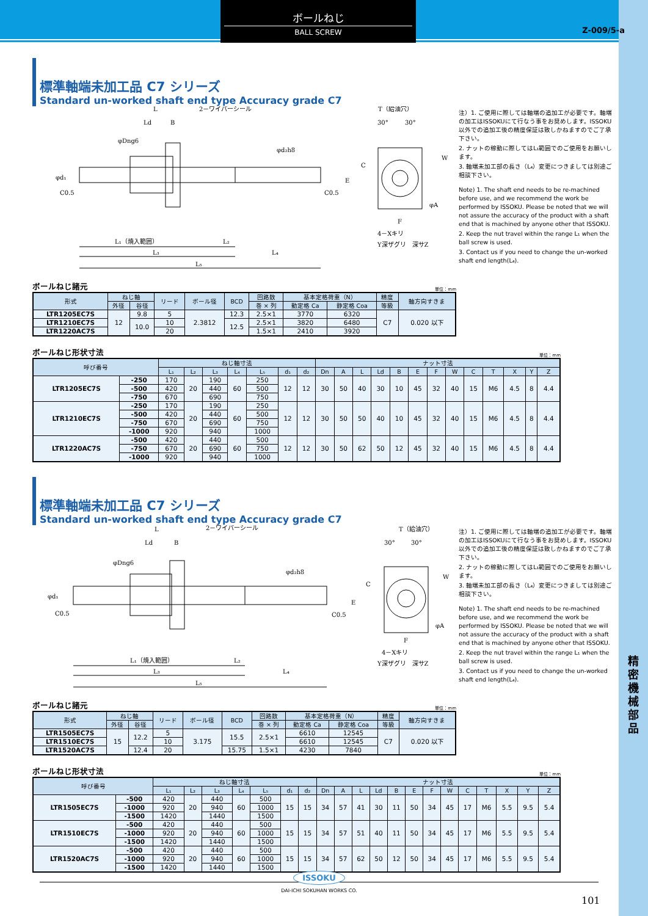精
密
機
械
部
品
ボールねじ
BALL SCREW
Z-009/5-a
標準軸端未加工品 C7 シリーズ
Standard un-worked shaft end type Accuracy grade C7
L
Ld
B
2－ワイパーシール
L₁（焼入範囲）
L₂
L₃
L₄
L₅
φDng6
φd₂h8
φd₁
C0.5
C0.5
T（給油穴）
30°
30°
C
W
E
F
4－Xキリ
Y深ザグリ　深サZ
φA
注）1. ご使用に際しては軸端の追加工が必要です。軸端の加工はISSOKUにて行なう事をお奨めします。ISSOKU以外での追加工後の精度保証は致しかねますのでご了承下さい。
2. ナットの稼動に際してはL₁範囲でのご使用をお願いします。
3. 軸端未加工部の長さ（L₄）変更につきましては別途ご相談下さい。
Note) 1. The shaft end needs to be re-machined before use, and we recommend the work be performed by ISSOKU. Please be noted that we will not assure the accuracy of the product with a shaft end that is machined by anyone other that ISSOKU.
2. Keep the nut travel within the range L₁ when the ball screw is used.
3. Contact us if you need to change the un-worked shaft end length(L₄).
ボールねじ諸元 単位：mm
| 形式 | ねじ軸 | | リード | ボール径 | BCD | 回路数 | 基本定格荷重（N） | | 精度 | 軸方向すきま |
| --- | --- | --- | --- | --- | --- | --- | --- | --- | --- | --- |
| | 外径 | 谷径 | | | | 巻 × 列 | 動定格 Ca | 静定格 Coa | 等級 | |
| LTR1205EC7S | 12 | 9.8 | 5 | 2.3812 | 12.3 | 2.5×1 | 3770 | 6320 | C7 | 0.020 以下 |
| LTR1210EC7S | | 10.0 | 10 | | 12.5 | 2.5×1 | 3820 | 6480 | | |
| LTR1220AC7S | | | 20 | | | 1.5×1 | 2410 | 3920 | | |
ボールねじ形状寸法 単位：mm
| 呼び番号 | | ねじ軸寸法 | | | | | | | ナット寸法 | | | | | | | | | | | | |
| --- | --- | --- | --- | --- | --- | --- | --- | --- | --- | --- | --- | --- | --- | --- | --- | --- | --- | --- | --- | --- | --- |
| | | L₁ | L₂ | L₃ | L₄ | L₅ | d₁ | d₂ | Dn | A | L | Ld | B | E | F | W | C | T | X | Y | Z |
| LTR1205EC7S | -250 | 170 | 20 | 190 | 60 | 250 | 12 | 12 | 30 | 50 | 40 | 30 | 10 | 45 | 32 | 40 | 15 | M6 | 4.5 | 8 | 4.4 |
| | -500 | 420 | | 440 | | 500 | | | | | | | | | | | | | | | |
| | -750 | 670 | | 690 | | 750 | | | | | | | | | | | | | | | |
| LTR1210EC7S | -250 | 170 | 20 | 190 | 60 | 250 | 12 | 12 | 30 | 50 | 50 | 40 | 10 | 45 | 32 | 40 | 15 | M6 | 4.5 | 8 | 4.4 |
| | -500 | 420 | | 440 | | 500 | | | | | | | | | | | | | | | |
| | -750 | 670 | | 690 | | 750 | | | | | | | | | | | | | | | |
| | -1000 | 920 | | 940 | | 1000 | | | | | | | | | | | | | | | |
| LTR1220AC7S | -500 | 420 | 20 | 440 | 60 | 500 | 12 | 12 | 30 | 50 | 62 | 50 | 12 | 45 | 32 | 40 | 15 | M6 | 4.5 | 8 | 4.4 |
| | -750 | 670 | | 690 | | 750 | | | | | | | | | | | | | | | |
| | -1000 | 920 | | 940 | | 1000 | | | | | | | | | | | | | | | |
標準軸端未加工品 C7 シリーズ
Standard un-worked shaft end type Accuracy grade C7
L
Ld
B
2－ワイパーシール
L₁（焼入範囲）
L₂
L₃
L₄
L₅
φDng6
φd₂h8
φd₁
C0.5
C0.5
T（給油穴）
30°
30°
C
W
E
F
4－Xキリ
Y深ザグリ　深サZ
φA
注）1. ご使用に際しては軸端の追加工が必要です。軸端の加工はISSOKUにて行なう事をお奨めします。ISSOKU以外での追加工後の精度保証は致しかねますのでご了承下さい。
2. ナットの稼動に際してはL₁範囲でのご使用をお願いします。
3. 軸端未加工部の長さ（L₄）変更につきましては別途ご相談下さい。
Note) 1. The shaft end needs to be re-machined before use, and we recommend the work be performed by ISSOKU. Please be noted that we will not assure the accuracy of the product with a shaft end that is machined by anyone other that ISSOKU.
2. Keep the nut travel within the range L₁ when the ball screw is used.
3. Contact us if you need to change the un-worked shaft end length(L₄).
ボールねじ諸元 単位：mm
| 形式 | ねじ軸 | | リード | ボール径 | BCD | 回路数 | 基本定格荷重（N） | | 精度 | 軸方向すきま |
| --- | --- | --- | --- | --- | --- | --- | --- | --- | --- | --- |
| | 外径 | 谷径 | | | | 巻 × 列 | 動定格 Ca | 静定格 Coa | 等級 | |
| LTR1505EC7S | 15 | 12.2 | 5 | 3.175 | 15.5 | 2.5×1 | 6610 | 12545 | C7 | 0.020 以下 |
| LTR1510EC7S | | | 10 | | | | 6610 | 12545 | | |
| LTR1520AC7S | | 12.4 | 20 | | 15.75 | 1.5×1 | 4230 | 7840 | | |
ボールねじ形状寸法 単位：mm
| 呼び番号 | | ねじ軸寸法 | | | | | | | ナット寸法 | | | | | | | | | | | | |
| --- | --- | --- | --- | --- | --- | --- | --- | --- | --- | --- | --- | --- | --- | --- | --- | --- | --- | --- | --- | --- | --- |
| | | L₁ | L₂ | L₃ | L₄ | L₅ | d₁ | d₂ | Dn | A | L | Ld | B | E | F | W | C | T | X | Y | Z |
| LTR1505EC7S | -500 | 420 | 20 | 440 | 60 | 500 | 15 | 15 | 34 | 57 | 41 | 30 | 11 | 50 | 34 | 45 | 17 | M6 | 5.5 | 9.5 | 5.4 |
| | -1000 | 920 | | 940 | | 1000 | | | | | | | | | | | | | | | |
| | -1500 | 1420 | | 1440 | | 1500 | | | | | | | | | | | | | | | |
| LTR1510EC7S | -500 | 420 | 20 | 440 | 60 | 500 | 15 | 15 | 34 | 57 | 51 | 40 | 11 | 50 | 34 | 45 | 17 | M6 | 5.5 | 9.5 | 5.4 |
| | -1000 | 920 | | 940 | | 1000 | | | | | | | | | | | | | | | |
| | -1500 | 1420 | | 1440 | | 1500 | | | | | | | | | | | | | | | |
| LTR1520AC7S | -500 | 420 | 20 | 440 | 60 | 500 | 15 | 15 | 34 | 57 | 62 | 50 | 12 | 50 | 34 | 45 | 17 | M6 | 5.5 | 9.5 | 5.4 |
| | -1000 | 920 | | 940 | | 1000 | | | | | | | | | | | | | | | |
| | -1500 | 1420 | | 1440 | | 1500 | | | | | | | | | | | | | | | |
ISSOKU
DAI-ICHI SOKUHAN WORKS CO.
101